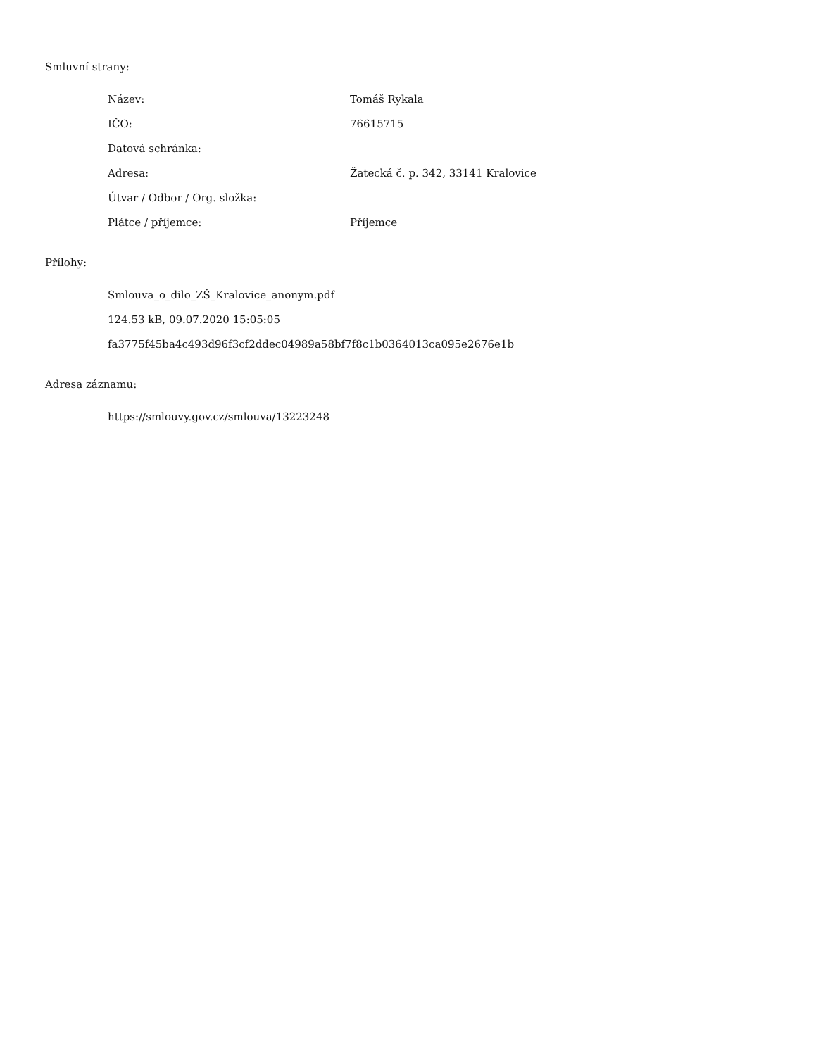Smluvní strany:
| Název: | Tomáš Rykala |
| IČO: | 76615715 |
| Datová schránka: | |
| Adresa: | Žatecká č. p. 342, 33141 Kralovice |
| Útvar / Odbor / Org. složka: | |
| Plátce / příjemce: | Příjemce |
Přílohy:
Smlouva_o_dilo_ZŠ_Kralovice_anonym.pdf
124.53 kB, 09.07.2020 15:05:05
fa3775f45ba4c493d96f3cf2ddec04989a58bf7f8c1b0364013ca095e2676e1b
Adresa záznamu:
https://smlouvy.gov.cz/smlouva/13223248